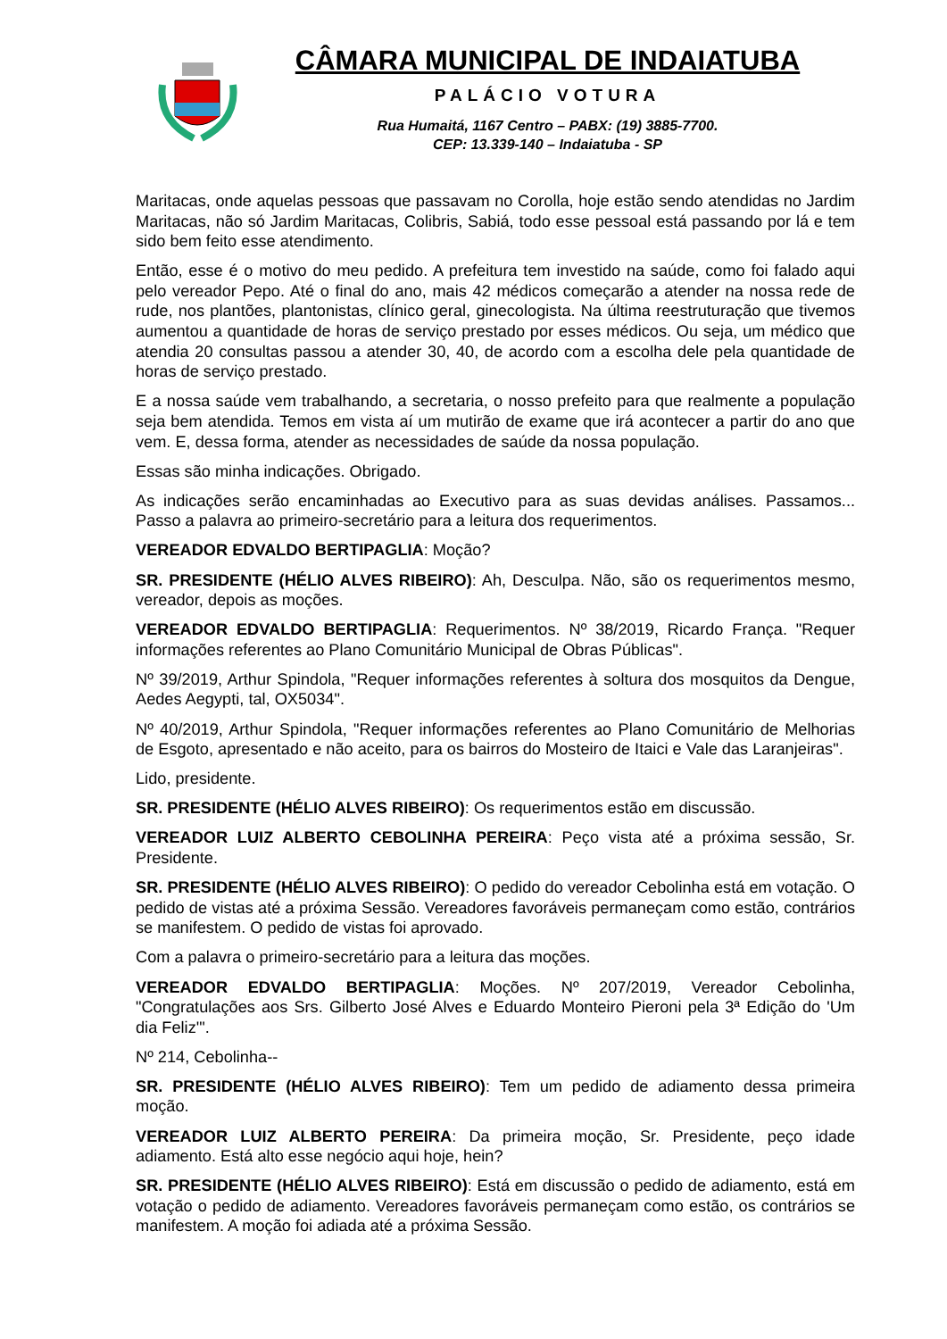CÂMARA MUNICIPAL DE INDAIATUBA
PALÁCIO VOTURA
Rua Humaitá, 1167 Centro – PABX: (19) 3885-7700.
CEP: 13.339-140 – Indaiatuba - SP
Maritacas, onde aquelas pessoas que passavam no Corolla, hoje estão sendo atendidas no Jardim Maritacas, não só Jardim Maritacas, Colibris, Sabiá, todo esse pessoal está passando por lá e tem sido bem feito esse atendimento.
Então, esse é o motivo do meu pedido. A prefeitura tem investido na saúde, como foi falado aqui pelo vereador Pepo. Até o final do ano, mais 42 médicos começarão a atender na nossa rede de rude, nos plantões, plantonistas, clínico geral, ginecologista. Na última reestruturação que tivemos aumentou a quantidade de horas de serviço prestado por esses médicos. Ou seja, um médico que atendia 20 consultas passou a atender 30, 40, de acordo com a escolha dele pela quantidade de horas de serviço prestado.
E a nossa saúde vem trabalhando, a secretaria, o nosso prefeito para que realmente a população seja bem atendida. Temos em vista aí um mutirão de exame que irá acontecer a partir do ano que vem. E, dessa forma, atender as necessidades de saúde da nossa população.
Essas são minha indicações. Obrigado.
As indicações serão encaminhadas ao Executivo para as suas devidas análises. Passamos... Passo a palavra ao primeiro-secretário para a leitura dos requerimentos.
VEREADOR EDVALDO BERTIPAGLIA: Moção?
SR. PRESIDENTE (HÉLIO ALVES RIBEIRO): Ah, Desculpa. Não, são os requerimentos mesmo, vereador, depois as moções.
VEREADOR EDVALDO BERTIPAGLIA: Requerimentos. Nº 38/2019, Ricardo França. "Requer informações referentes ao Plano Comunitário Municipal de Obras Públicas".
Nº 39/2019, Arthur Spindola, "Requer informações referentes à soltura dos mosquitos da Dengue, Aedes Aegypti, tal, OX5034".
Nº 40/2019, Arthur Spindola, "Requer informações referentes ao Plano Comunitário de Melhorias de Esgoto, apresentado e não aceito, para os bairros do Mosteiro de Itaici e Vale das Laranjeiras".
Lido, presidente.
SR. PRESIDENTE (HÉLIO ALVES RIBEIRO): Os requerimentos estão em discussão.
VEREADOR LUIZ ALBERTO CEBOLINHA PEREIRA: Peço vista até a próxima sessão, Sr. Presidente.
SR. PRESIDENTE (HÉLIO ALVES RIBEIRO): O pedido do vereador Cebolinha está em votação. O pedido de vistas até a próxima Sessão. Vereadores favoráveis permaneçam como estão, contrários se manifestem. O pedido de vistas foi aprovado.
Com a palavra o primeiro-secretário para a leitura das moções.
VEREADOR EDVALDO BERTIPAGLIA: Moções. Nº 207/2019, Vereador Cebolinha, "Congratulações aos Srs. Gilberto José Alves e Eduardo Monteiro Pieroni pela 3ª Edição do 'Um dia Feliz'".
Nº 214, Cebolinha--
SR. PRESIDENTE (HÉLIO ALVES RIBEIRO): Tem um pedido de adiamento dessa primeira moção.
VEREADOR LUIZ ALBERTO PEREIRA: Da primeira moção, Sr. Presidente, peço idade adiamento. Está alto esse negócio aqui hoje, hein?
SR. PRESIDENTE (HÉLIO ALVES RIBEIRO): Está em discussão o pedido de adiamento, está em votação o pedido de adiamento. Vereadores favoráveis permaneçam como estão, os contrários se manifestem. A moção foi adiada até a próxima Sessão.